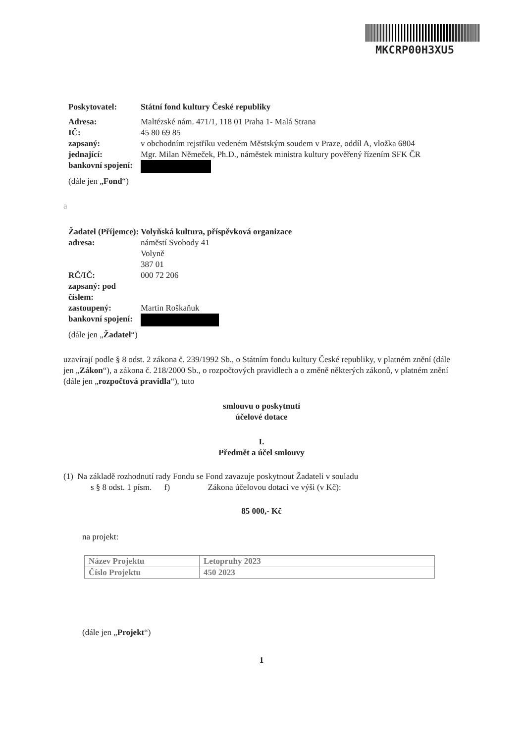MKCRP00H3XU5
| Poskytovatel: | Státní fond kultury České republiky |
| Adresa: | Maltézské nám. 471/1, 118 01 Praha 1- Malá Strana |
| IČ: | 45 80 69 85 |
| zapsaný: | v obchodním rejstříku vedeném Městským soudem v Praze, oddíl A, vložka 6804 |
| jednající: | Mgr. Milan Němeček, Ph.D., náměstek ministra kultury pověřený řízením SFK ČR |
| bankovní spojení: | |
| (dále jen „ Fond “) | |
a
| Žadatel (Příjemce): | Volyňská kultura, příspěvková organizace |
| adresa: | náměstí Svobody 41 Volyně 387 01 |
| RČ/IČ: | 000 72 206 |
| zapsaný: pod číslem: | |
| zastoupený: | Martin Roškaňuk |
| bankovní spojení: | |
| (dále jen „ Žadatel “) | |
uzavírají podle § 8 odst. 2 zákona č. 239/1992 Sb., o Státním fondu kultury České republiky, v platném znění (dále jen „Zákon“), a zákona č. 218/2000 Sb., o rozpočtových pravidlech a o změně některých zákonů, v platném znění (dále jen „rozpočtová pravidla“), tuto
smlouvu o poskytnutí
účelové dotace
I.
Předmět a účel smlouvy
(1) Na základě rozhodnutí rady Fondu se Fond zavazuje poskytnout Žadateli v souladu
s § 8 odst. 1 písm. f) Zákona účelovou dotaci ve výši (v Kč):
85 000,- Kč
na projekt:
| Název Projektu | Letopruhy 2023 |
| Číslo Projektu | 450 2023 |
(dále jen „Projekt“)
1